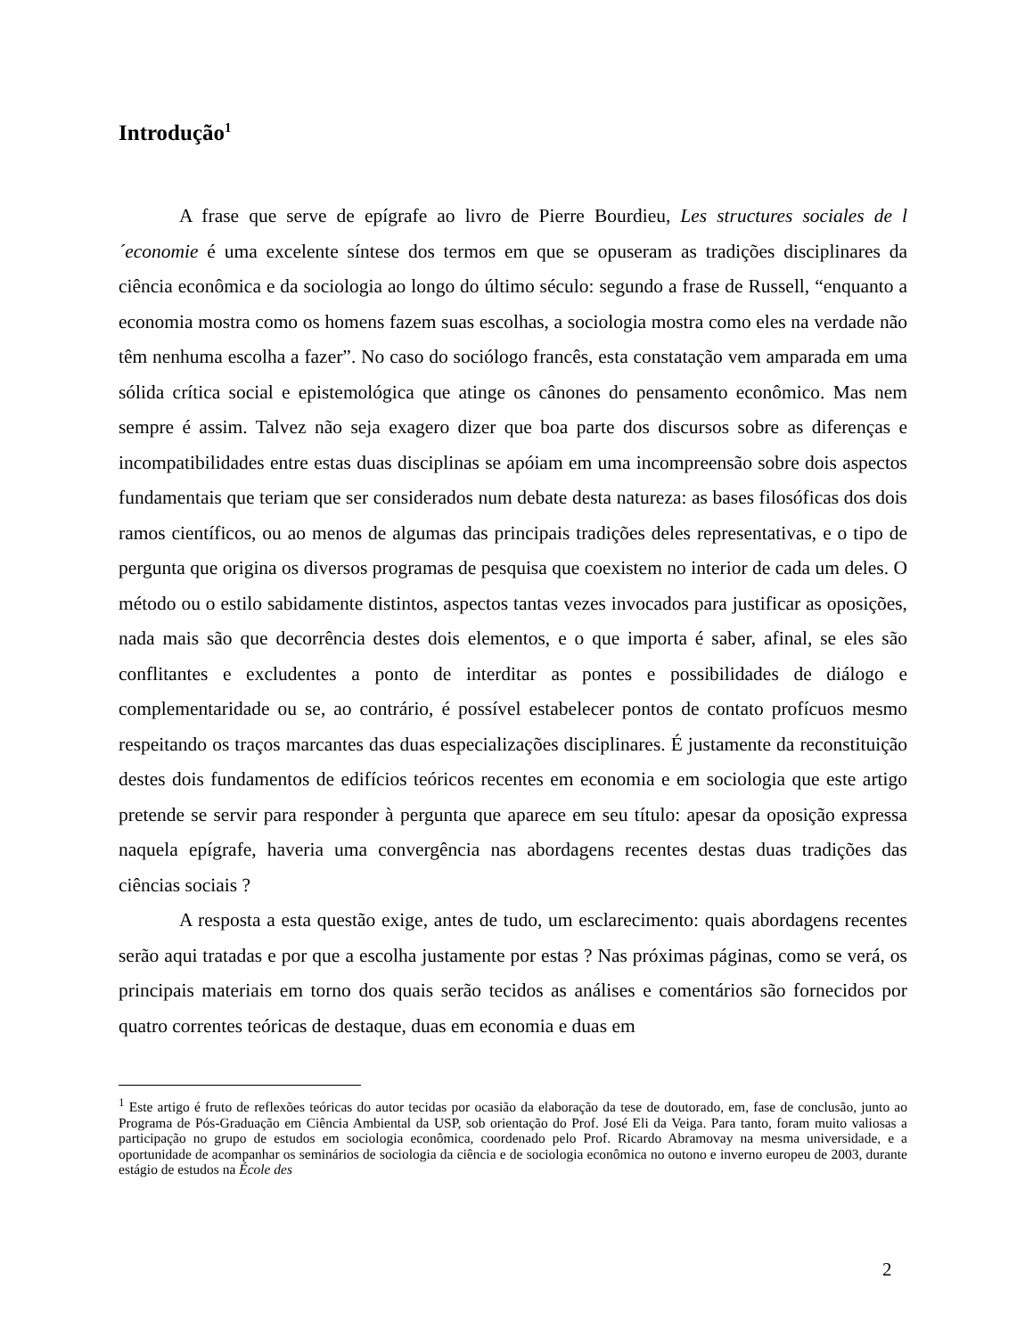Introdução<sup>1</sup>
A frase que serve de epígrafe ao livro de Pierre Bourdieu, Les structures sociales de l´economie é uma excelente síntese dos termos em que se opuseram as tradições disciplinares da ciência econômica e da sociologia ao longo do último século: segundo a frase de Russell, “enquanto a economia mostra como os homens fazem suas escolhas, a sociologia mostra como eles na verdade não têm nenhuma escolha a fazer”. No caso do sociólogo francês, esta constatação vem amparada em uma sólida crítica social e epistemológica que atinge os cânones do pensamento econômico. Mas nem sempre é assim. Talvez não seja exagero dizer que boa parte dos discursos sobre as diferenças e incompatibilidades entre estas duas disciplinas se apóiam em uma incompreensão sobre dois aspectos fundamentais que teriam que ser considerados num debate desta natureza: as bases filosóficas dos dois ramos científicos, ou ao menos de algumas das principais tradições deles representativas, e o tipo de pergunta que origina os diversos programas de pesquisa que coexistem no interior de cada um deles. O método ou o estilo sabidamente distintos, aspectos tantas vezes invocados para justificar as oposições, nada mais são que decorrência destes dois elementos, e o que importa é saber, afinal, se eles são conflitantes e excludentes a ponto de interditar as pontes e possibilidades de diálogo e complementaridade ou se, ao contrário, é possível estabelecer pontos de contato profícuos mesmo respeitando os traços marcantes das duas especializações disciplinares. É justamente da reconstituição destes dois fundamentos de edifícios teóricos recentes em economia e em sociologia que este artigo pretende se servir para responder à pergunta que aparece em seu título: apesar da oposição expressa naquela epígrafe, haveria uma convergência nas abordagens recentes destas duas tradições das ciências sociais ?
A resposta a esta questão exige, antes de tudo, um esclarecimento: quais abordagens recentes serão aqui tratadas e por que a escolha justamente por estas ? Nas próximas páginas, como se verá, os principais materiais em torno dos quais serão tecidos as análises e comentários são fornecidos por quatro correntes teóricas de destaque, duas em economia e duas em
<sup>1</sup> Este artigo é fruto de reflexões teóricas do autor tecidas por ocasião da elaboração da tese de doutorado, em, fase de conclusão, junto ao Programa de Pós-Graduação em Ciência Ambiental da USP, sob orientação do Prof. José Eli da Veiga. Para tanto, foram muito valiosas a participação no grupo de estudos em sociologia econômica, coordenado pelo Prof. Ricardo Abramovay na mesma universidade, e a oportunidade de acompanhar os seminários de sociologia da ciência e de sociologia econômica no outono e inverno europeu de 2003, durante estágio de estudos na École des
2